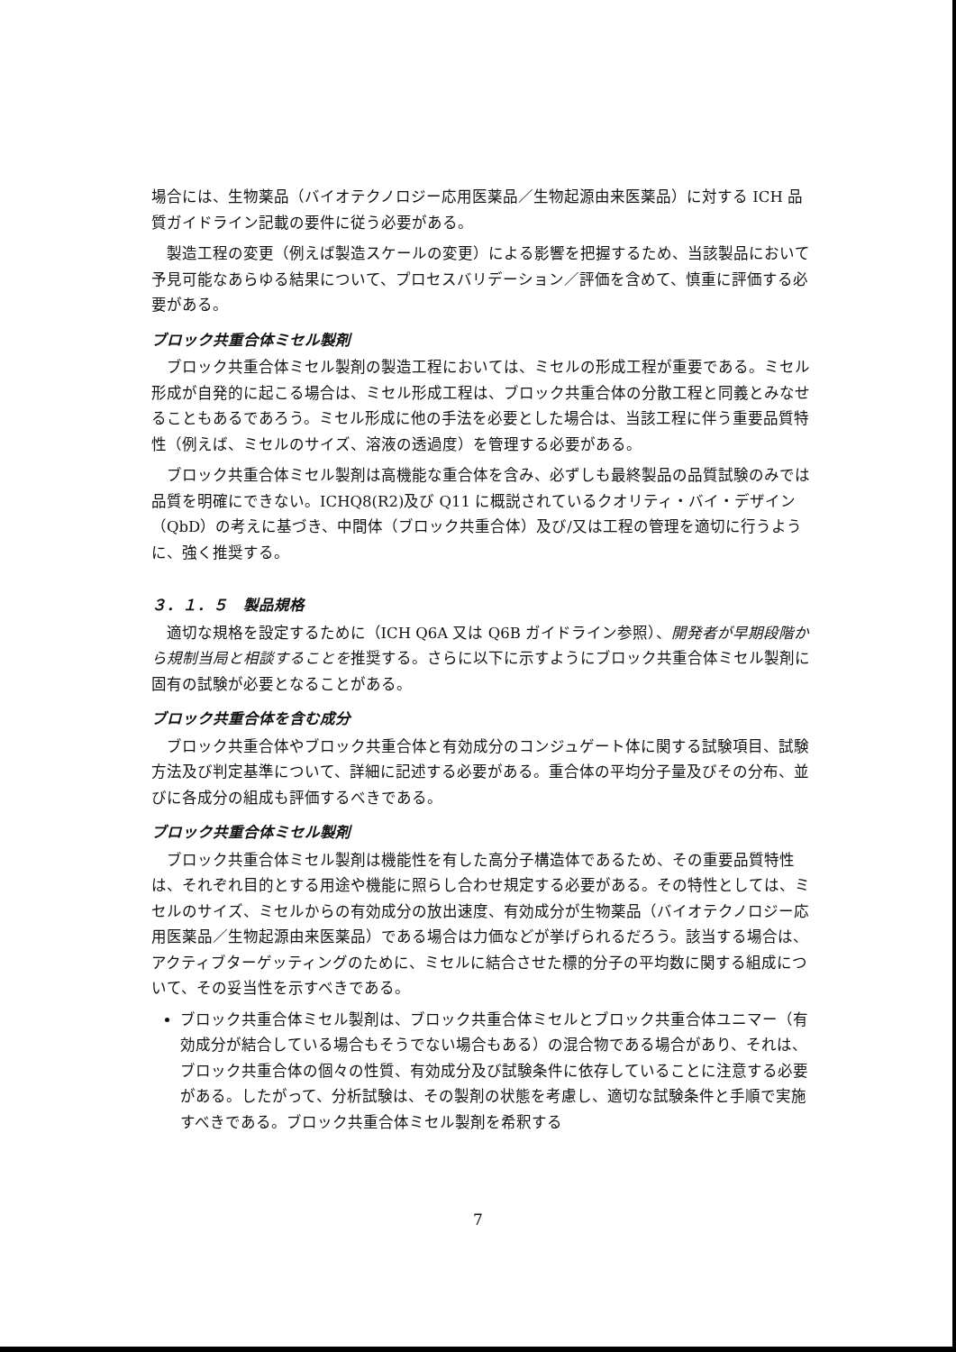場合には、生物薬品（バイオテクノロジー応用医薬品／生物起源由来医薬品）に対する ICH 品質ガイドライン記載の要件に従う必要がある。
製造工程の変更（例えば製造スケールの変更）による影響を把握するため、当該製品において予見可能なあらゆる結果について、プロセスバリデーション／評価を含めて、慎重に評価する必要がある。
ブロック共重合体ミセル製剤
ブロック共重合体ミセル製剤の製造工程においては、ミセルの形成工程が重要である。ミセル形成が自発的に起こる場合は、ミセル形成工程は、ブロック共重合体の分散工程と同義とみなせることもあるであろう。ミセル形成に他の手法を必要とした場合は、当該工程に伴う重要品質特性（例えば、ミセルのサイズ、溶液の透過度）を管理する必要がある。
ブロック共重合体ミセル製剤は高機能な重合体を含み、必ずしも最終製品の品質試験のみでは品質を明確にできない。ICHQ8(R2)及び Q11 に概説されているクオリティ・バイ・デザイン（QbD）の考えに基づき、中間体（ブロック共重合体）及び/又は工程の管理を適切に行うように、強く推奨する。
３．１．５　製品規格
適切な規格を設定するために（ICH Q6A 又は Q6B ガイドライン参照）、開発者が早期段階から規制当局と相談することを推奨する。さらに以下に示すようにブロック共重合体ミセル製剤に固有の試験が必要となることがある。
ブロック共重合体を含む成分
ブロック共重合体やブロック共重合体と有効成分のコンジュゲート体に関する試験項目、試験方法及び判定基準について、詳細に記述する必要がある。重合体の平均分子量及びその分布、並びに各成分の組成も評価するべきである。
ブロック共重合体ミセル製剤
ブロック共重合体ミセル製剤は機能性を有した高分子構造体であるため、その重要品質特性は、それぞれ目的とする用途や機能に照らし合わせ規定する必要がある。その特性としては、ミセルのサイズ、ミセルからの有効成分の放出速度、有効成分が生物薬品（バイオテクノロジー応用医薬品／生物起源由来医薬品）である場合は力価などが挙げられるだろう。該当する場合は、アクティブターゲッティングのために、ミセルに結合させた標的分子の平均数に関する組成について、その妥当性を示すべきである。
ブロック共重合体ミセル製剤は、ブロック共重合体ミセルとブロック共重合体ユニマー（有効成分が結合している場合もそうでない場合もある）の混合物である場合があり、それは、ブロック共重合体の個々の性質、有効成分及び試験条件に依存していることに注意する必要がある。したがって、分析試験は、その製剤の状態を考慮し、適切な試験条件と手順で実施すべきである。ブロック共重合体ミセル製剤を希釈する
7